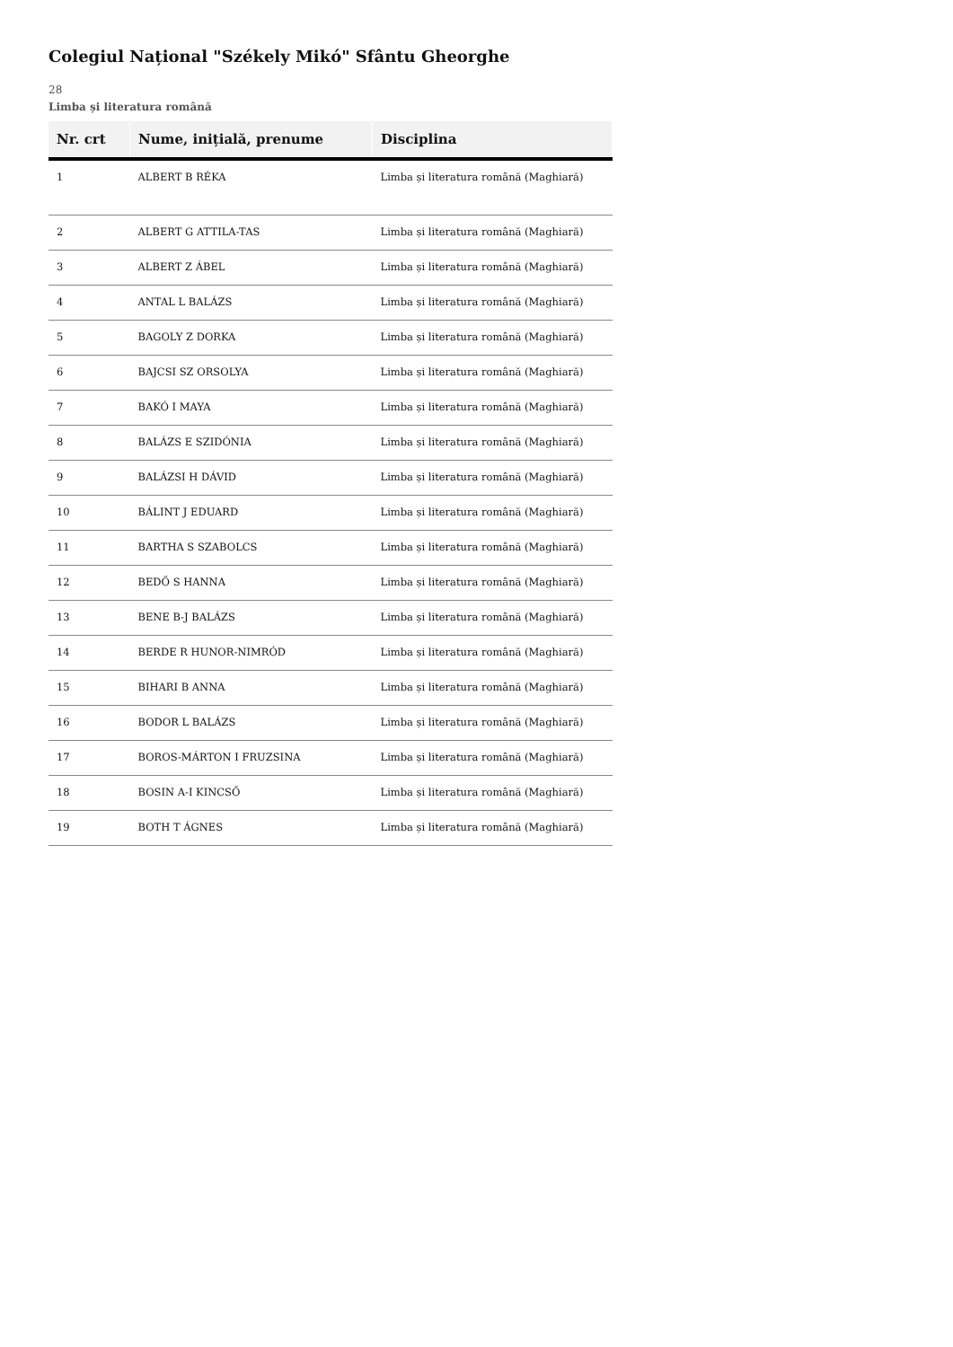Colegiul Național "Székely Mikó" Sfântu Gheorghe
28
Limba și literatura română
| Nr. crt | Nume, inițială, prenume | Disciplina |
| --- | --- | --- |
| 1 | ALBERT B RÉKA | Limba și literatura română (Maghiară) |
| 2 | ALBERT G ATTILA-TAS | Limba și literatura română (Maghiară) |
| 3 | ALBERT Z ÁBEL | Limba și literatura română (Maghiară) |
| 4 | ANTAL L BALÁZS | Limba și literatura română (Maghiară) |
| 5 | BAGOLY Z DORKA | Limba și literatura română (Maghiară) |
| 6 | BAJCSI SZ ORSOLYA | Limba și literatura română (Maghiară) |
| 7 | BAKÓ I MAYA | Limba și literatura română (Maghiară) |
| 8 | BALÁZS E SZIDÓNIA | Limba și literatura română (Maghiară) |
| 9 | BALÁZSI H DÁVID | Limba și literatura română (Maghiară) |
| 10 | BÁLINT J EDUARD | Limba și literatura română (Maghiară) |
| 11 | BARTHA S SZABOLCS | Limba și literatura română (Maghiară) |
| 12 | BEDŐ S HANNA | Limba și literatura română (Maghiară) |
| 13 | BENE B-J BALÁZS | Limba și literatura română (Maghiară) |
| 14 | BERDE R HUNOR-NIMRÓD | Limba și literatura română (Maghiară) |
| 15 | BIHARI B ANNA | Limba și literatura română (Maghiară) |
| 16 | BODOR L BALÁZS | Limba și literatura română (Maghiară) |
| 17 | BOROS-MÁRTON I FRUZSINA | Limba și literatura română (Maghiară) |
| 18 | BOSIN A-I KINCSŐ | Limba și literatura română (Maghiară) |
| 19 | BOTH T ÁGNES | Limba și literatura română (Maghiară) |